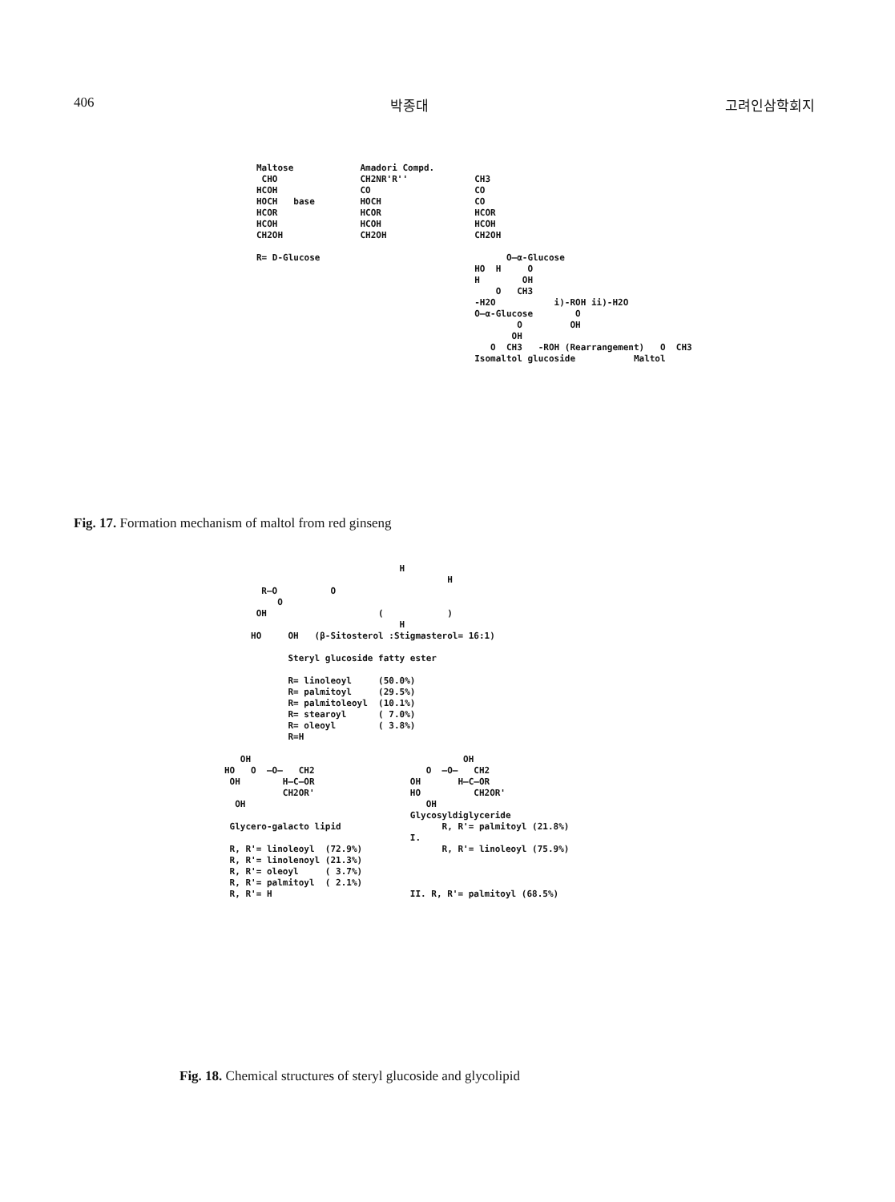406 박종대 고려인삼학회지
Maltose CHO HCOH HOCH base HCOR HCOH CH2OH R= D-Glucose
Amadori Compd. CH2NR'R'' CO HOCH HCOR HCOH CH2OH
CH3 CO CO HCOR HCOH CH2OH O—α-Glucose HO H O H OH O CH3 -H2O i)-ROH ii)-H2O O—α-Glucose O O OH OH O CH3 -ROH (Rearrangement) O CH3 Isomaltol glucoside Maltol
Fig. 17. Formation mechanism of maltol from red ginseng
H H R—O O O OH ( ) H HO OH (β-Sitosterol :Stigmasterol= 16:1) Steryl glucoside fatty ester R= linoleoyl (50.0%) R= palmitoyl (29.5%) R= palmitoleoyl (10.1%) R= stearoyl ( 7.0%) R= oleoyl ( 3.8%) R=H OH OH HO O —O— CH2 O —O— CH2 OH H—C—OR OH H—C—OR CH2OR' HO CH2OR' OH OH Glycosyldiglyceride Glycero-galacto lipid R, R'= palmitoyl (21.8%) I. R, R'= linoleoyl (72.9%) R, R'= linoleoyl (75.9%) R, R'= linolenoyl (21.3%) R, R'= oleoyl ( 3.7%) R, R'= palmitoyl ( 2.1%) R, R'= H II. R, R'= palmitoyl (68.5%)
Fig. 18. Chemical structures of steryl glucoside and glycolipid